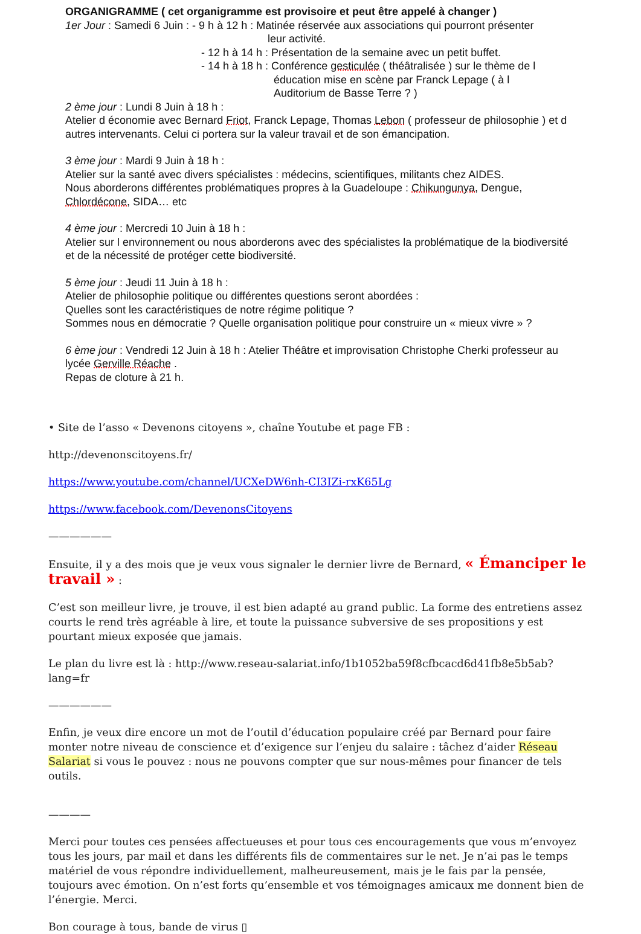ORGANIGRAMME ( cet organigramme est provisoire et peut être appelé à changer )
1er Jour : Samedi 6 Juin : - 9 h à 12 h : Matinée réservée aux associations qui pourront présenter
leur activité.
- 12 h à 14 h : Présentation de la semaine avec un petit buffet.
- 14 h à 18 h : Conférence gesticulée ( théâtralisée ) sur le thème de l
éducation mise en scène par Franck Lepage ( à l
Auditorium de Basse Terre ? )
2 ème jour : Lundi 8 Juin à 18 h :
Atelier d économie avec Bernard Friot, Franck Lepage, Thomas Lebon ( professeur de philosophie ) et d autres intervenants. Celui ci portera sur la valeur travail et de son émancipation.
3 ème jour : Mardi 9 Juin à 18 h :
Atelier sur la santé avec divers spécialistes : médecins, scientifiques, militants chez AIDES.
Nous aborderons différentes problématiques propres à la Guadeloupe : Chikungunya, Dengue, Chlordécone, SIDA… etc
4 ème jour : Mercredi 10 Juin à 18 h :
Atelier sur l environnement ou nous aborderons avec des spécialistes la problématique de la biodiversité et de la nécessité de protéger cette biodiversité.
5 ème jour : Jeudi 11 Juin à 18 h :
Atelier de philosophie politique ou différentes questions seront abordées :
Quelles sont les caractéristiques de notre régime politique ?
Sommes nous en démocratie ? Quelle organisation politique pour construire un « mieux vivre » ?
6 ème jour : Vendredi 12 Juin à 18 h : Atelier Théâtre et improvisation Christophe Cherki professeur au lycée Gerville Réache .
Repas de cloture à 21 h.
• Site de l’asso « Devenons citoyens », chaîne Youtube et page FB :
http://devenonscitoyens.fr/
https://www.youtube.com/channel/UCXeDW6nh-CI3IZi-rxK65Lg
https://www.facebook.com/DevenonsCitoyens
——————
Ensuite, il y a des mois que je veux vous signaler le dernier livre de Bernard, « Émanciper le tra­vail » :
C’est son meilleur livre, je trouve, il est bien adapté au grand public. La forme des entretiens assez courts le rend très agréable à lire, et toute la puissance subversive de ses propositions y est pourtant mieux exposée que jamais.
Le plan du livre est là : http://www.reseau-salariat.info/1b1052ba59f8cfbcacd6d41fb8e5b5ab?lang=fr
——————
Enfin, je veux dire encore un mot de l’outil d’éducation populaire créé par Bernard pour faire monter notre niveau de conscience et d’exigence sur l’enjeu du salaire : tâchez d’aider Réseau Salariat si vous le pouvez : nous ne pouvons compter que sur nous-mêmes pour financer de tels outils.
————
Merci pour toutes ces pensées affectueuses et pour tous ces encouragements que vous m’envoyez tous les jours, par mail et dans les différents fils de commentaires sur le net. Je n’ai pas le temps matériel de vous répondre individuellement, malheureusement, mais je le fais par la pensée, toujours avec émotion. On n’est forts qu’ensemble et vos témoignages amicaux me donnent bien de l’énergie. Merci.
Bon courage à tous, bande de virus ▯